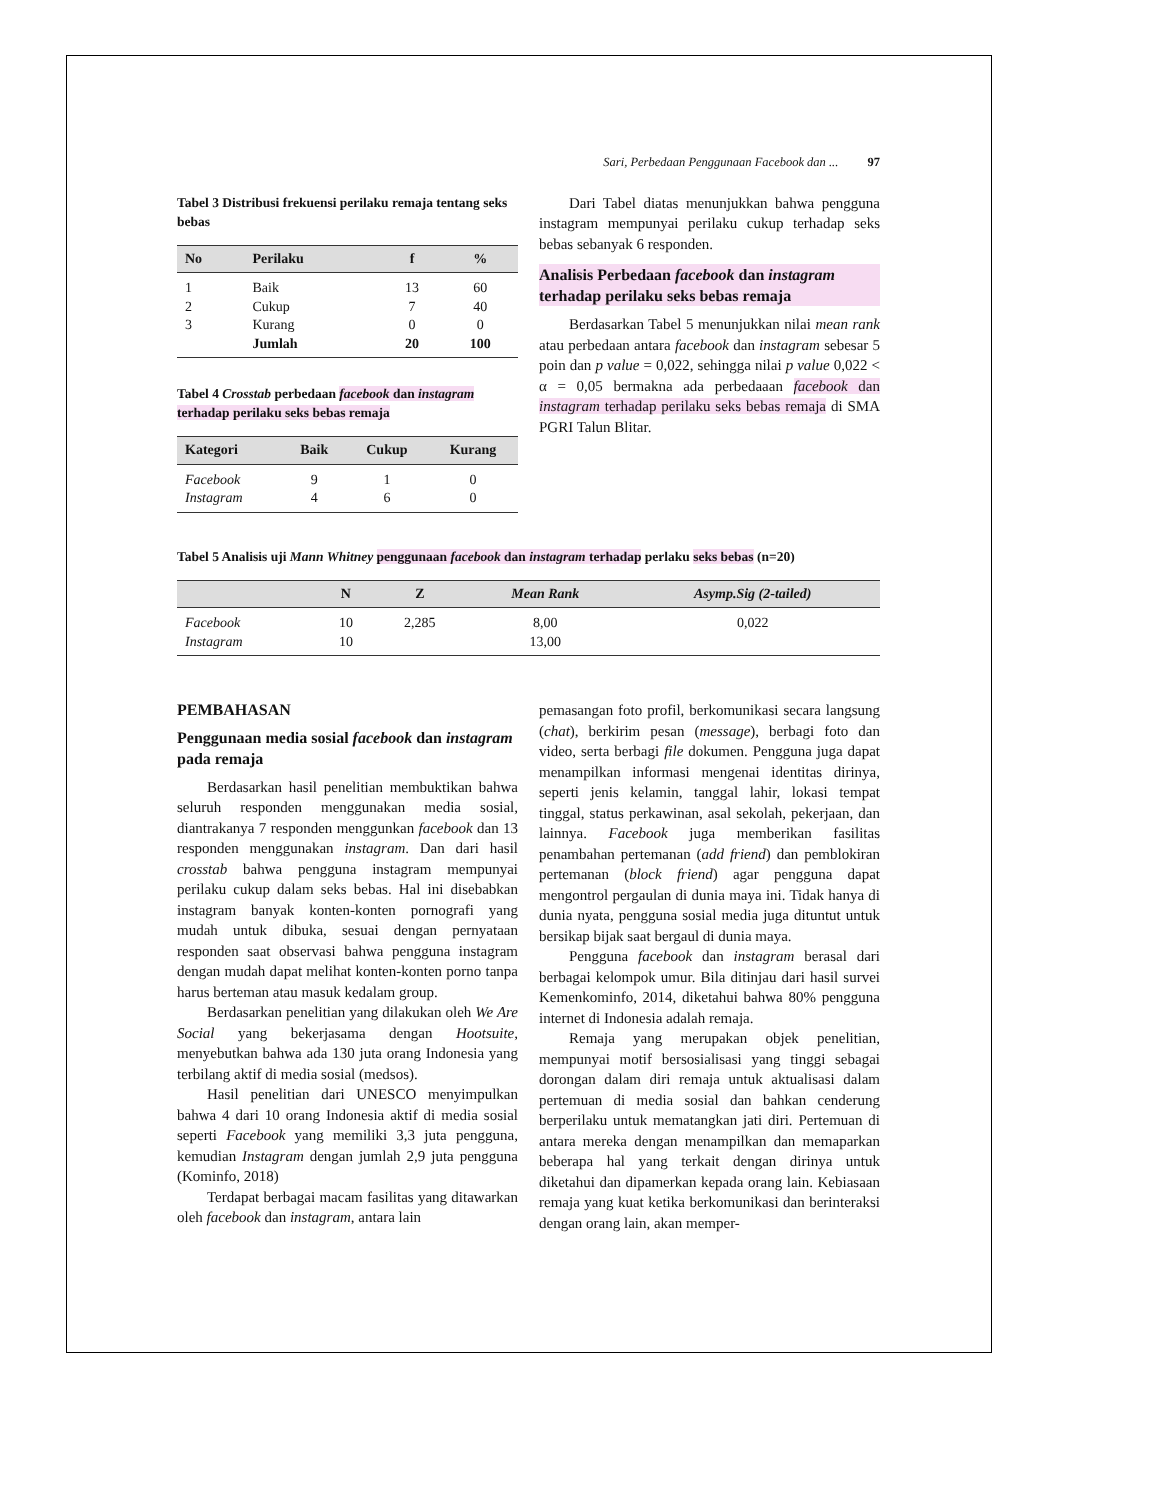Sari, Perbedaan Penggunaan Facebook dan ... 97
Tabel 3 Distribusi frekuensi perilaku remaja tentang seks bebas
| No | Perilaku | f | % |
| --- | --- | --- | --- |
| 1 | Baik | 13 | 60 |
| 2 | Cukup | 7 | 40 |
| 3 | Kurang | 0 | 0 |
| | Jumlah | 20 | 100 |
Tabel 4 Crosstab perbedaan facebook dan instagram terhadap perilaku seks bebas remaja
| Kategori | Baik | Cukup | Kurang |
| --- | --- | --- | --- |
| Facebook | 9 | 1 | 0 |
| Instagram | 4 | 6 | 0 |
Dari Tabel diatas menunjukkan bahwa pengguna instagram mempunyai perilaku cukup terhadap seks bebas sebanyak 6 responden.
Analisis Perbedaan facebook dan instagram terhadap perilaku seks bebas remaja
Berdasarkan Tabel 5 menunjukkan nilai mean rank atau perbedaan antara facebook dan instagram sebesar 5 poin dan p value = 0,022, sehingga nilai p value 0,022 < α = 0,05 bermakna ada perbedaaan facebook dan instagram terhadap perilaku seks bebas remaja di SMA PGRI Talun Blitar.
Tabel 5 Analisis uji Mann Whitney penggunaan facebook dan instagram terhadap perlaku seks bebas (n=20)
| | N | Z | Mean Rank | Asymp.Sig (2-tailed) |
| --- | --- | --- | --- | --- |
| Facebook | 10 | 2,285 | 8,00 | 0,022 |
| Instagram | 10 | | 13,00 | |
PEMBAHASAN
Penggunaan media sosial facebook dan instagram pada remaja
Berdasarkan hasil penelitian membuktikan bahwa seluruh responden menggunakan media sosial, diantrakanya 7 responden menggunkan facebook dan 13 responden menggunakan instagram. Dan dari hasil crosstab bahwa pengguna instagram mempunyai perilaku cukup dalam seks bebas. Hal ini disebabkan instagram banyak konten-konten pornografi yang mudah untuk dibuka, sesuai dengan pernyataan responden saat observasi bahwa pengguna instagram dengan mudah dapat melihat konten-konten porno tanpa harus berteman atau masuk kedalam group.
Berdasarkan penelitian yang dilakukan oleh We Are Social yang bekerjasama dengan Hootsuite, menyebutkan bahwa ada 130 juta orang Indonesia yang terbilang aktif di media sosial (medsos).
Hasil penelitian dari UNESCO menyimpulkan bahwa 4 dari 10 orang Indonesia aktif di media sosial seperti Facebook yang memiliki 3,3 juta pengguna, kemudian Instagram dengan jumlah 2,9 juta pengguna (Kominfo, 2018)
Terdapat berbagai macam fasilitas yang ditawarkan oleh facebook dan instagram, antara lain
pemasangan foto profil, berkomunikasi secara langsung (chat), berkirim pesan (message), berbagi foto dan video, serta berbagi file dokumen. Pengguna juga dapat menampilkan informasi mengenai identitas dirinya, seperti jenis kelamin, tanggal lahir, lokasi tempat tinggal, status perkawinan, asal sekolah, pekerjaan, dan lainnya. Facebook juga memberikan fasilitas penambahan pertemanan (add friend) dan pemblokiran pertemanan (block friend) agar pengguna dapat mengontrol pergaulan di dunia maya ini. Tidak hanya di dunia nyata, pengguna sosial media juga dituntut untuk bersikap bijak saat bergaul di dunia maya.
Pengguna facebook dan instagram berasal dari berbagai kelompok umur. Bila ditinjau dari hasil survei Kemenkominfo, 2014, diketahui bahwa 80% pengguna internet di Indonesia adalah remaja.
Remaja yang merupakan objek penelitian, mempunyai motif bersosialisasi yang tinggi sebagai dorongan dalam diri remaja untuk aktualisasi dalam pertemuan di media sosial dan bahkan cenderung berperilaku untuk mematangkan jati diri. Pertemuan di antara mereka dengan menampilkan dan memaparkan beberapa hal yang terkait dengan dirinya untuk diketahui dan dipamerkan kepada orang lain. Kebiasaan remaja yang kuat ketika berkomunikasi dan berinteraksi dengan orang lain, akan memper-